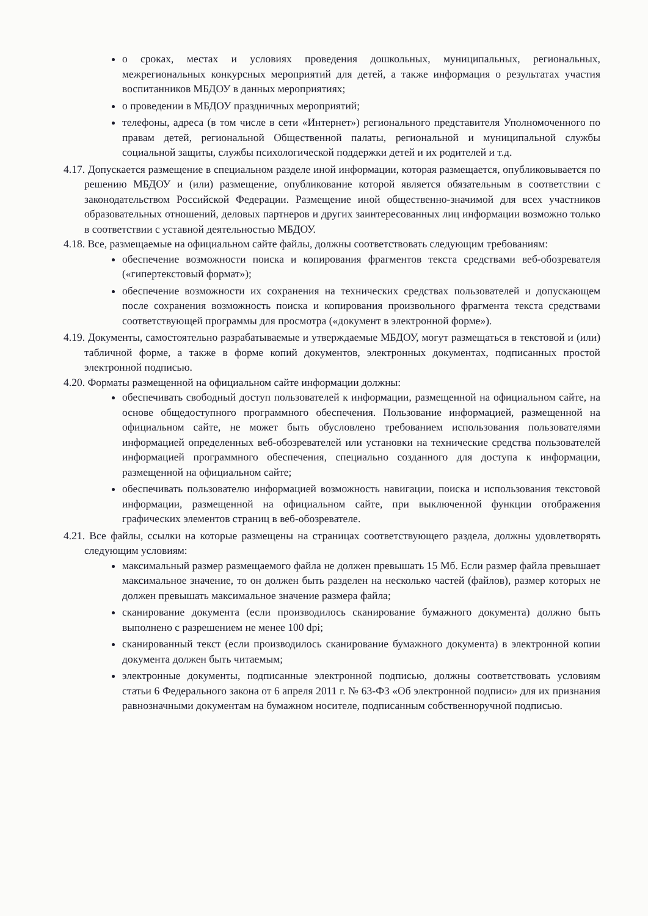о сроках, местах и условиях проведения дошкольных, муниципальных, региональных, межрегиональных конкурсных мероприятий для детей, а также информация о результатах участия воспитанников МБДОУ в данных мероприятиях;
о проведении в МБДОУ праздничных мероприятий;
телефоны, адреса (в том числе в сети «Интернет») регионального представителя Уполномоченного по правам детей, региональной Общественной палаты, региональной и муниципальной службы социальной защиты, службы психологической поддержки детей и их родителей и т.д.
4.17. Допускается размещение в специальном разделе иной информации, которая размещается, опубликовывается по решению МБДОУ и (или) размещение, опубликование которой является обязательным в соответствии с законодательством Российской Федерации. Размещение иной общественно-значимой для всех участников образовательных отношений, деловых партнеров и других заинтересованных лиц информации возможно только в соответствии с уставной деятельностью МБДОУ.
4.18. Все, размещаемые на официальном сайте файлы, должны соответствовать следующим требованиям:
обеспечение возможности поиска и копирования фрагментов текста средствами веб-обозревателя («гипертекстовый формат»);
обеспечение возможности их сохранения на технических средствах пользователей и допускающем после сохранения возможность поиска и копирования произвольного фрагмента текста средствами соответствующей программы для просмотра («документ в электронной форме»).
4.19. Документы, самостоятельно разрабатываемые и утверждаемые МБДОУ, могут размещаться в текстовой и (или) табличной форме, а также в форме копий документов, электронных документах, подписанных простой электронной подписью.
4.20. Форматы размещенной на официальном сайте информации должны:
обеспечивать свободный доступ пользователей к информации, размещенной на официальном сайте, на основе общедоступного программного обеспечения. Пользование информацией, размещенной на официальном сайте, не может быть обусловлено требованием использования пользователями информацией определенных веб-обозревателей или установки на технические средства пользователей информацией программного обеспечения, специально созданного для доступа к информации, размещенной на официальном сайте;
обеспечивать пользователю информацией возможность навигации, поиска и использования текстовой информации, размещенной на официальном сайте, при выключенной функции отображения графических элементов страниц в веб-обозревателе.
4.21. Все файлы, ссылки на которые размещены на страницах соответствующего раздела, должны удовлетворять следующим условиям:
максимальный размер размещаемого файла не должен превышать 15 Мб. Если размер файла превышает максимальное значение, то он должен быть разделен на несколько частей (файлов), размер которых не должен превышать максимальное значение размера файла;
сканирование документа (если производилось сканирование бумажного документа) должно быть выполнено с разрешением не менее 100 dpi;
сканированный текст (если производилось сканирование бумажного документа) в электронной копии документа должен быть читаемым;
электронные документы, подписанные электронной подписью, должны соответствовать условиям статьи 6 Федерального закона от 6 апреля 2011 г. № 63-ФЗ «Об электронной подписи» для их признания равнозначными документам на бумажном носителе, подписанным собственноручной подписью.